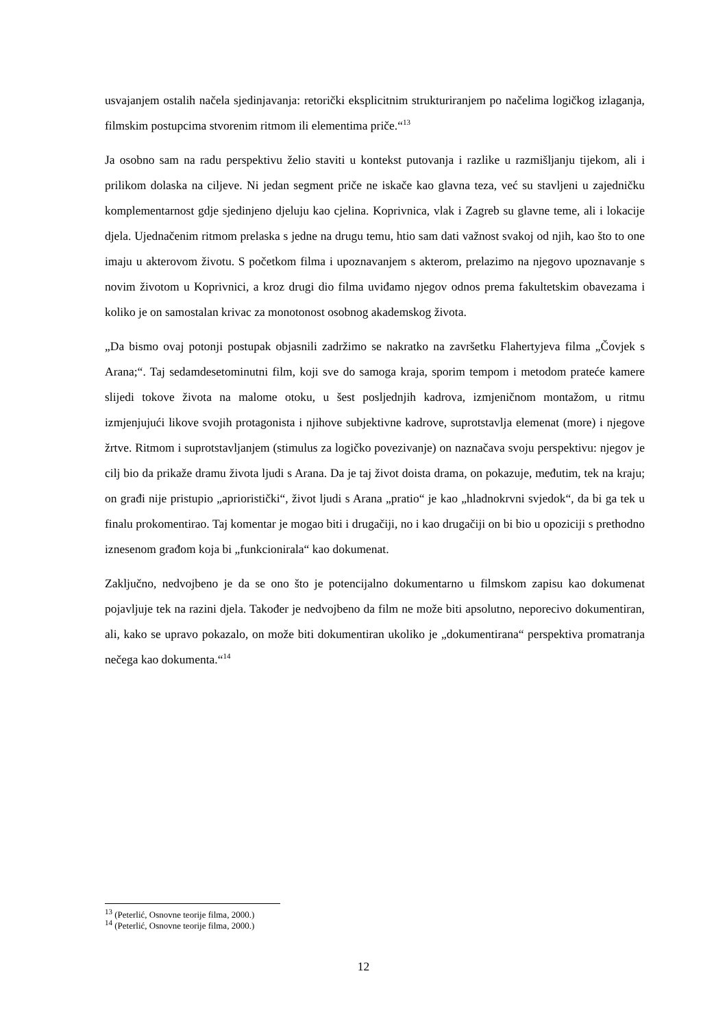usvajanjem ostalih načela sjedinjavanja: retorički eksplicitnim strukturiranjem po načelima logičkog izlaganja, filmskim postupcima stvorenim ritmom ili elementima priče.“<sup>13</sup>
Ja osobno sam na radu perspektivu želio staviti u kontekst putovanja i razlike u razmišljanju tijekom, ali i prilikom dolaska na ciljeve. Ni jedan segment priče ne iskače kao glavna teza, već su stavljeni u zajedničku komplementarnost gdje sjedinjeno djeluju kao cjelina. Koprivnica, vlak i Zagreb su glavne teme, ali i lokacije djela. Ujednačenim ritmom prelaska s jedne na drugu temu, htio sam dati važnost svakoj od njih, kao što to one imaju u akterovom životu. S početkom filma i upoznavanjem s akterom, prelazimo na njegovo upoznavanje s novim životom u Koprivnici, a kroz drugi dio filma uviđamo njegov odnos prema fakultetskim obavezama i koliko je on samostalan krivac za monotonost osobnog akademskog života.
„Da bismo ovaj potonji postupak objasnili zadržimo se nakratko na završetku Flahertyjeva filma „Čovjek s Arana;“. Taj sedamdesetominutni film, koji sve do samoga kraja, sporim tempom i metodom prateće kamere slijedi tokove života na malome otoku, u šest posljednjih kadrova, izmjeničnom montažom, u ritmu izmjenjujući likove svojih protagonista i njihove subjektivne kadrove, suprotstavlja elemenat (more) i njegove žrtve. Ritmom i suprotstavljanjem (stimulus za logičko povezivanje) on naznačava svoju perspektivu: njegov je cilj bio da prikaže dramu života ljudi s Arana. Da je taj život doista drama, on pokazuje, međutim, tek na kraju; on građi nije pristupio „aprioristički“, život ljudi s Arana „pratio“ je kao „hladnokrvni svjedok“, da bi ga tek u finalu prokomentirao. Taj komentar je mogao biti i drugačiji, no i kao drugačiji on bi bio u opoziciji s prethodno iznesenom građom koja bi „funkcionirala“ kao dokumenat.
Zaključno, nedvojbeno je da se ono što je potencijalno dokumentarno u filmskom zapisu kao dokumenat pojavljuje tek na razini djela. Također je nedvojbeno da film ne može biti apsolutno, neporecivo dokumentiran, ali, kako se upravo pokazalo, on može biti dokumentiran ukoliko je „dokumentirana“ perspektiva promatranja nečega kao dokumenta.“<sup>14</sup>
<sup>13</sup> (Peterlić, Osnovne teorije filma, 2000.)
<sup>14</sup> (Peterlić, Osnovne teorije filma, 2000.)
12